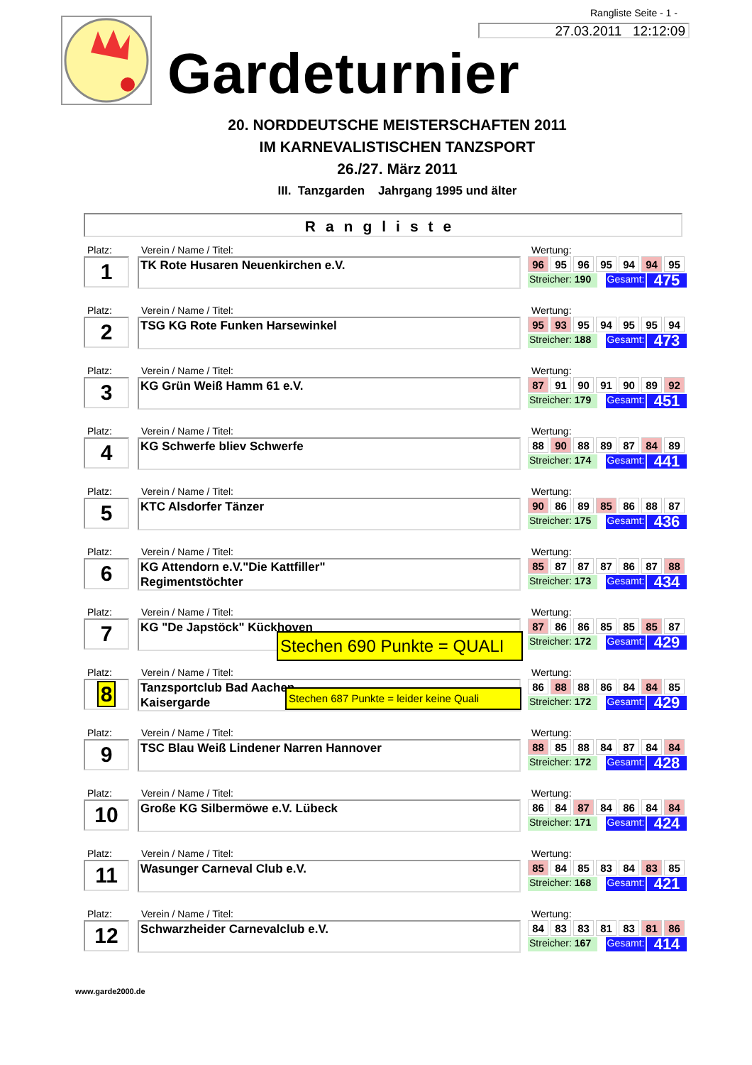Rangliste Seite - 1 -
27.03.2011 12:12:09
Gardeturnier
20. NORDDEUTSCHE MEISTERSCHAFTEN 2011
IM KARNEVALISTISCHEN TANZSPORT
26./27. März 2011
III. Tanzgarden Jahrgang 1995 und älter
Rangliste
Platz:
1
Verein / Name / Titel:
TK Rote Husaren Neuenkirchen e.V.
Wertung:
| 96 | 95 | 96 | 95 | 94 | 94 | 95 |
Streicher: 190 Gesamt: 475
Platz:
2
Verein / Name / Titel:
TSG KG Rote Funken Harsewinkel
Wertung:
| 95 | 93 | 95 | 94 | 95 | 95 | 94 |
Streicher: 188 Gesamt: 473
Platz:
3
Verein / Name / Titel:
KG Grün Weiß Hamm 61 e.V.
Wertung:
| 87 | 91 | 90 | 91 | 90 | 89 | 92 |
Streicher: 179 Gesamt: 451
Platz:
4
Verein / Name / Titel:
KG Schwerfe bliev Schwerfe
Wertung:
| 88 | 90 | 88 | 89 | 87 | 84 | 89 |
Streicher: 174 Gesamt: 441
Platz:
5
Verein / Name / Titel:
KTC Alsdorfer Tänzer
Wertung:
| 90 | 86 | 89 | 85 | 86 | 88 | 87 |
Streicher: 175 Gesamt: 436
Platz:
6
Verein / Name / Titel:
KG Attendorn e.V."Die Kattfiller"
Regimentstöchter
Wertung:
| 85 | 87 | 87 | 87 | 86 | 87 | 88 |
Streicher: 173 Gesamt: 434
Platz:
7
Verein / Name / Titel:
KG "De Japstöck" Kückhoven
Stechen 690 Punkte = QUALI
Wertung:
| 87 | 86 | 86 | 85 | 85 | 85 | 87 |
Streicher: 172 Gesamt: 429
Platz:
8
Verein / Name / Titel:
Tanzsportclub Bad Aachen
Kaisergarde
Stechen 687 Punkte = leider keine Quali
Wertung:
| 86 | 88 | 88 | 86 | 84 | 84 | 85 |
Streicher: 172 Gesamt: 429
Platz:
9
Verein / Name / Titel:
TSC Blau Weiß Lindener Narren Hannover
Wertung:
| 88 | 85 | 88 | 84 | 87 | 84 | 84 |
Streicher: 172 Gesamt: 428
Platz:
10
Verein / Name / Titel:
Große KG Silbermöwe e.V. Lübeck
Wertung:
| 86 | 84 | 87 | 84 | 86 | 84 | 84 |
Streicher: 171 Gesamt: 424
Platz:
11
Verein / Name / Titel:
Wasunger Carneval Club e.V.
Wertung:
| 85 | 84 | 85 | 83 | 84 | 83 | 85 |
Streicher: 168 Gesamt: 421
Platz:
12
Verein / Name / Titel:
Schwarzheider Carnevalclub e.V.
Wertung:
| 84 | 83 | 83 | 81 | 83 | 81 | 86 |
Streicher: 167 Gesamt: 414
www.garde2000.de